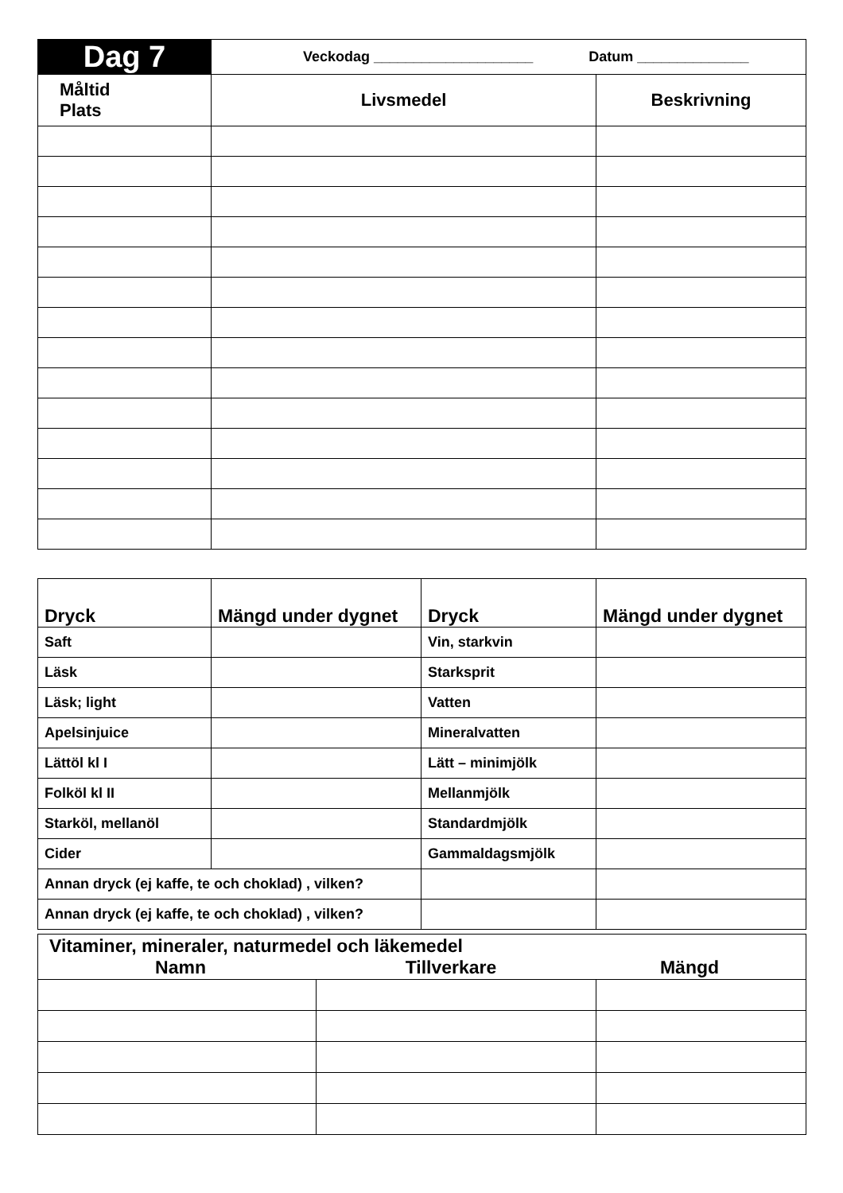| Dag 7 | Veckodag ____________________ Datum ______________ | |
| Måltid Plats | Livsmedel | Beskrivning |
| Dryck | Mängd under dygnet | Dryck | Mängd under dygnet |
| --- | --- | --- | --- |
| Saft | | Vin, starkvin | |
| Läsk | | Starksprit | |
| Läsk; light | | Vatten | |
| Apelsinjuice | | Mineralvatten | |
| Lättöl kl I | | Lätt – minimjölk | |
| Folköl kl II | | Mellanmjölk | |
| Starköl, mellanöl | | Standardmjölk | |
| Cider | | Gammaldagsmjölk | |
| Annan dryck (ej kaffe, te och choklad) , vilken? | | | |
| Annan dryck (ej kaffe, te och choklad) , vilken? | | | |
| Vitaminer, mineraler, naturmedel och läkemedel Namn Tillverkare Mängd | | |